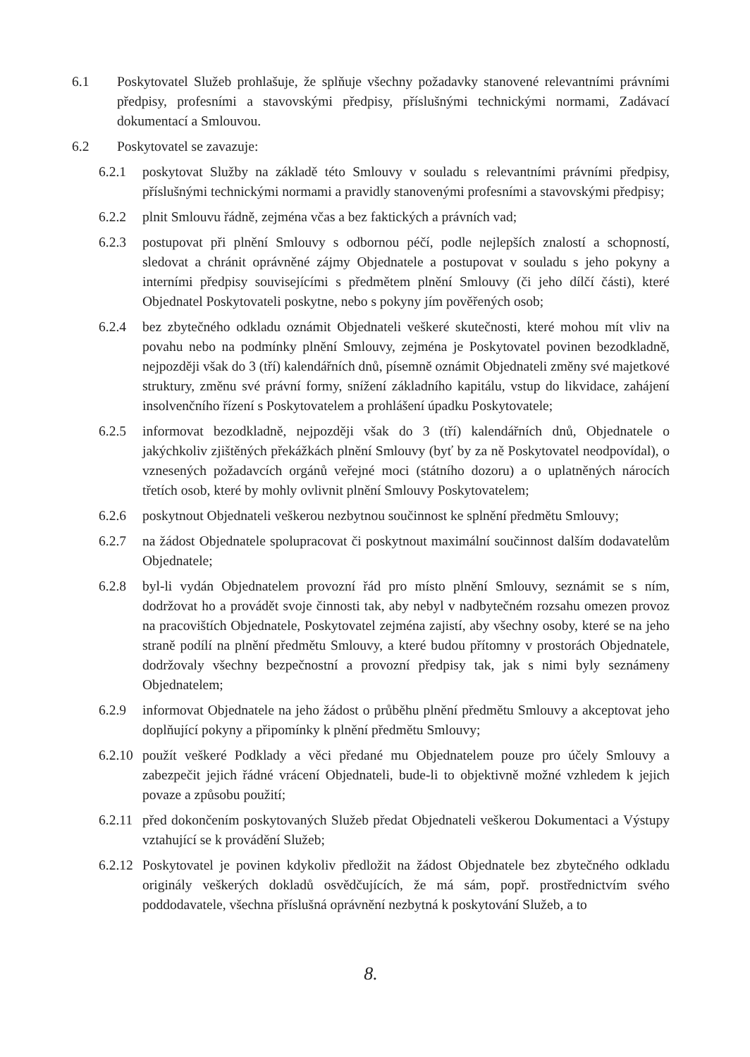6.1 Poskytovatel Služeb prohlašuje, že splňuje všechny požadavky stanovené relevantními právními předpisy, profesními a stavovskými předpisy, příslušnými technickými normami, Zadávací dokumentací a Smlouvou.
6.2 Poskytovatel se zavazuje:
6.2.1 poskytovat Služby na základě této Smlouvy v souladu s relevantními právními předpisy, příslušnými technickými normami a pravidly stanovenými profesními a stavovskými předpisy;
6.2.2 plnit Smlouvu řádně, zejména včas a bez faktických a právních vad;
6.2.3 postupovat při plnění Smlouvy s odbornou péčí, podle nejlepších znalostí a schopností, sledovat a chránit oprávněné zájmy Objednatele a postupovat v souladu s jeho pokyny a interními předpisy souvisejícími s předmětem plnění Smlouvy (či jeho dílčí části), které Objednatel Poskytovateli poskytne, nebo s pokyny jím pověřených osob;
6.2.4 bez zbytečného odkladu oznámit Objednateli veškeré skutečnosti, které mohou mít vliv na povahu nebo na podmínky plnění Smlouvy, zejména je Poskytovatel povinen bezodkladně, nejpozději však do 3 (tří) kalendářních dnů, písemně oznámit Objednateli změny své majetkové struktury, změnu své právní formy, snížení základního kapitálu, vstup do likvidace, zahájení insolvenčního řízení s Poskytovatelem a prohlášení úpadku Poskytovatele;
6.2.5 informovat bezodkladně, nejpozději však do 3 (tří) kalendářních dnů, Objednatele o jakýchkoliv zjištěných překážkách plnění Smlouvy (byť by za ně Poskytovatel neodpovídal), o vznesených požadavcích orgánů veřejné moci (státního dozoru) a o uplatněných nárocích třetích osob, které by mohly ovlivnit plnění Smlouvy Poskytovatelem;
6.2.6 poskytnout Objednateli veškerou nezbytnou součinnost ke splnění předmětu Smlouvy;
6.2.7 na žádost Objednatele spolupracovat či poskytnout maximální součinnost dalším dodavatelům Objednatele;
6.2.8 byl-li vydán Objednatelem provozní řád pro místo plnění Smlouvy, seznámit se s ním, dodržovat ho a provádět svoje činnosti tak, aby nebyl v nadbytečném rozsahu omezen provoz na pracovištích Objednatele, Poskytovatel zejména zajistí, aby všechny osoby, které se na jeho straně podílí na plnění předmětu Smlouvy, a které budou přítomny v prostorách Objednatele, dodržovaly všechny bezpečnostní a provozní předpisy tak, jak s nimi byly seznámeny Objednatelem;
6.2.9 informovat Objednatele na jeho žádost o průběhu plnění předmětu Smlouvy a akceptovat jeho doplňující pokyny a připomínky k plnění předmětu Smlouvy;
6.2.10
použít veškeré Podklady a věci předané mu Objednatelem pouze pro účely Smlouvy a zabezpečit jejich řádné vrácení Objednateli, bude-li to objektivně možné vzhledem k jejich povaze a způsobu použití;
6.2.11
před dokončením poskytovaných Služeb předat Objednateli veškerou Dokumentaci a Výstupy vztahující se k provádění Služeb;
6.2.12
Poskytovatel je povinen kdykoliv předložit na žádost Objednatele bez zbytečného odkladu originály veškerých dokladů osvědčujících, že má sám, popř. prostřednictvím svého poddodavatele, všechna příslušná oprávnění nezbytná k poskytování Služeb, a to
8.